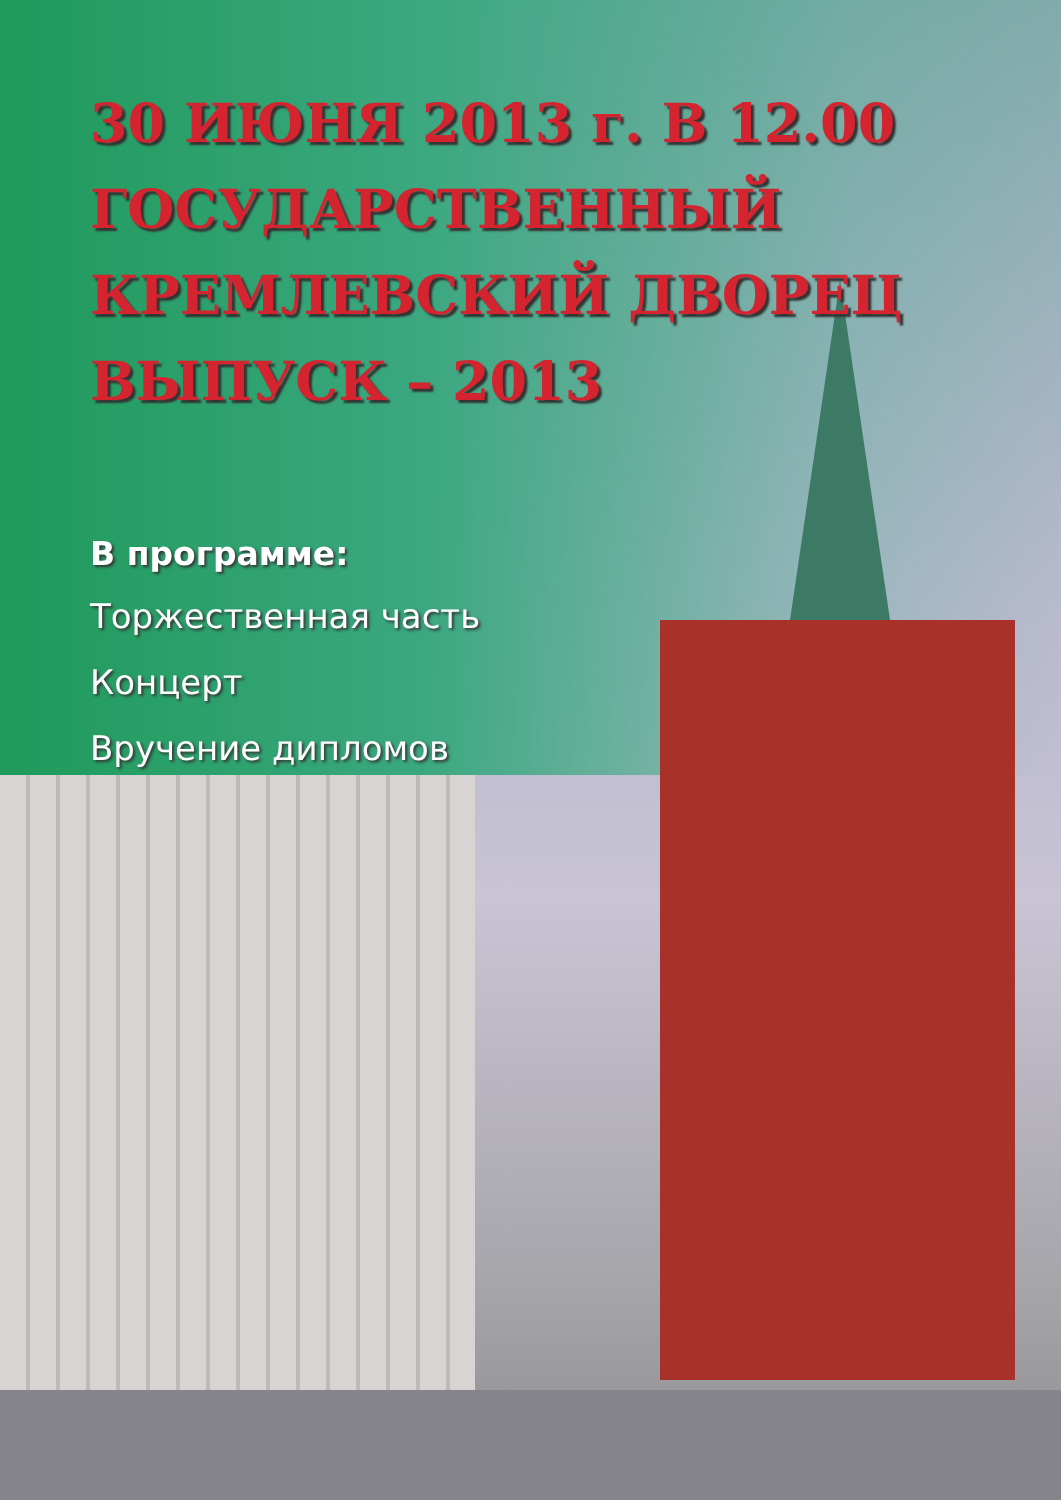30 ИЮНЯ 2013 г. В 12.00
ГОСУДАРСТВЕННЫЙ
КРЕМЛЕВСКИЙ ДВОРЕЦ
ВЫПУСК – 2013
В программе:
Торжественная часть
Концерт
Вручение дипломов